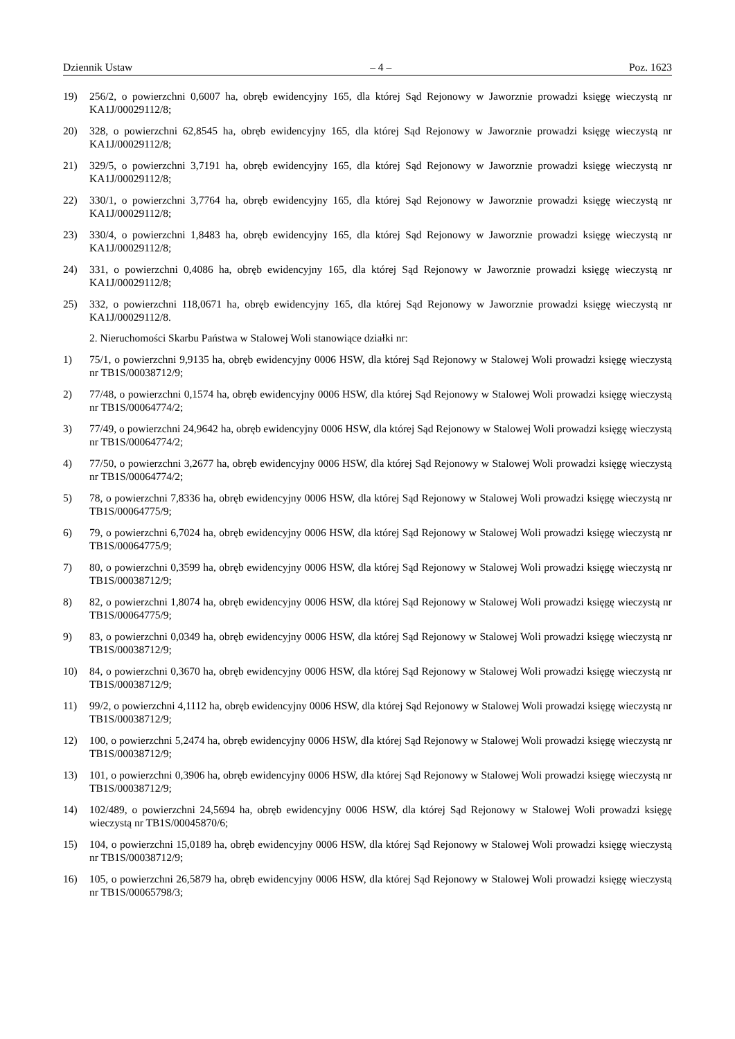Dziennik Ustaw – 4 – Poz. 1623
19) 256/2, o powierzchni 0,6007 ha, obręb ewidencyjny 165, dla której Sąd Rejonowy w Jaworznie prowadzi księgę wieczystą nr KA1J/00029112/8;
20) 328, o powierzchni 62,8545 ha, obręb ewidencyjny 165, dla której Sąd Rejonowy w Jaworznie prowadzi księgę wieczystą nr KA1J/00029112/8;
21) 329/5, o powierzchni 3,7191 ha, obręb ewidencyjny 165, dla której Sąd Rejonowy w Jaworznie prowadzi księgę wieczystą nr KA1J/00029112/8;
22) 330/1, o powierzchni 3,7764 ha, obręb ewidencyjny 165, dla której Sąd Rejonowy w Jaworznie prowadzi księgę wieczystą nr KA1J/00029112/8;
23) 330/4, o powierzchni 1,8483 ha, obręb ewidencyjny 165, dla której Sąd Rejonowy w Jaworznie prowadzi księgę wieczystą nr KA1J/00029112/8;
24) 331, o powierzchni 0,4086 ha, obręb ewidencyjny 165, dla której Sąd Rejonowy w Jaworznie prowadzi księgę wieczystą nr KA1J/00029112/8;
25) 332, o powierzchni 118,0671 ha, obręb ewidencyjny 165, dla której Sąd Rejonowy w Jaworznie prowadzi księgę wieczystą nr KA1J/00029112/8.
2. Nieruchomości Skarbu Państwa w Stalowej Woli stanowiące działki nr:
1) 75/1, o powierzchni 9,9135 ha, obręb ewidencyjny 0006 HSW, dla której Sąd Rejonowy w Stalowej Woli prowadzi księgę wieczystą nr TB1S/00038712/9;
2) 77/48, o powierzchni 0,1574 ha, obręb ewidencyjny 0006 HSW, dla której Sąd Rejonowy w Stalowej Woli prowadzi księgę wieczystą nr TB1S/00064774/2;
3) 77/49, o powierzchni 24,9642 ha, obręb ewidencyjny 0006 HSW, dla której Sąd Rejonowy w Stalowej Woli prowadzi księgę wieczystą nr TB1S/00064774/2;
4) 77/50, o powierzchni 3,2677 ha, obręb ewidencyjny 0006 HSW, dla której Sąd Rejonowy w Stalowej Woli prowadzi księgę wieczystą nr TB1S/00064774/2;
5) 78, o powierzchni 7,8336 ha, obręb ewidencyjny 0006 HSW, dla której Sąd Rejonowy w Stalowej Woli prowadzi księgę wieczystą nr TB1S/00064775/9;
6) 79, o powierzchni 6,7024 ha, obręb ewidencyjny 0006 HSW, dla której Sąd Rejonowy w Stalowej Woli prowadzi księgę wieczystą nr TB1S/00064775/9;
7) 80, o powierzchni 0,3599 ha, obręb ewidencyjny 0006 HSW, dla której Sąd Rejonowy w Stalowej Woli prowadzi księgę wieczystą nr TB1S/00038712/9;
8) 82, o powierzchni 1,8074 ha, obręb ewidencyjny 0006 HSW, dla której Sąd Rejonowy w Stalowej Woli prowadzi księgę wieczystą nr TB1S/00064775/9;
9) 83, o powierzchni 0,0349 ha, obręb ewidencyjny 0006 HSW, dla której Sąd Rejonowy w Stalowej Woli prowadzi księgę wieczystą nr TB1S/00038712/9;
10) 84, o powierzchni 0,3670 ha, obręb ewidencyjny 0006 HSW, dla której Sąd Rejonowy w Stalowej Woli prowadzi księgę wieczystą nr TB1S/00038712/9;
11) 99/2, o powierzchni 4,1112 ha, obręb ewidencyjny 0006 HSW, dla której Sąd Rejonowy w Stalowej Woli prowadzi księgę wieczystą nr TB1S/00038712/9;
12) 100, o powierzchni 5,2474 ha, obręb ewidencyjny 0006 HSW, dla której Sąd Rejonowy w Stalowej Woli prowadzi księgę wieczystą nr TB1S/00038712/9;
13) 101, o powierzchni 0,3906 ha, obręb ewidencyjny 0006 HSW, dla której Sąd Rejonowy w Stalowej Woli prowadzi księgę wieczystą nr TB1S/00038712/9;
14) 102/489, o powierzchni 24,5694 ha, obręb ewidencyjny 0006 HSW, dla której Sąd Rejonowy w Stalowej Woli prowadzi księgę wieczystą nr TB1S/00045870/6;
15) 104, o powierzchni 15,0189 ha, obręb ewidencyjny 0006 HSW, dla której Sąd Rejonowy w Stalowej Woli prowadzi księgę wieczystą nr TB1S/00038712/9;
16) 105, o powierzchni 26,5879 ha, obręb ewidencyjny 0006 HSW, dla której Sąd Rejonowy w Stalowej Woli prowadzi księgę wieczystą nr TB1S/00065798/3;